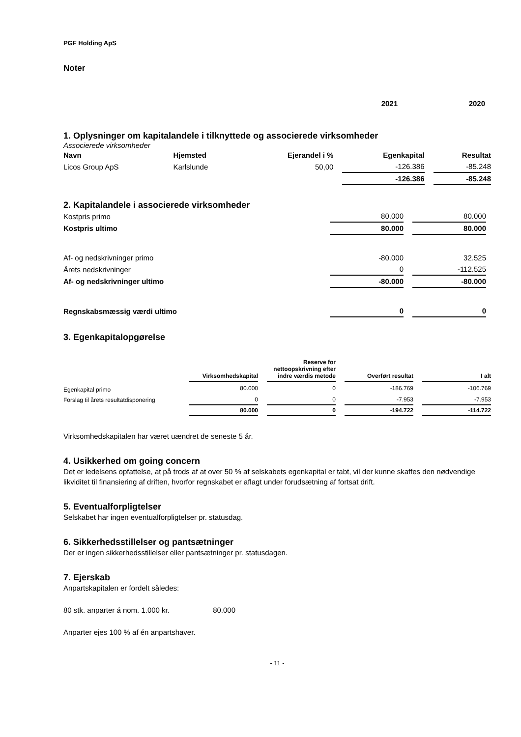PGF Holding ApS
Noter
| | 2021 | | 2020 |
1. Oplysninger om kapitalandele i tilknyttede og associerede virksomheder
Associerede virksomheder
| Navn | Hjemsted | Ejerandel i % | | Egenkapital | | Resultat |
| --- | --- | --- | --- | --- | --- | --- |
| Licos Group ApS | Karlslunde | 50,00 | | -126.386 | | -85.248 |
| | | | | -126.386 | | -85.248 |
2. Kapitalandele i associerede virksomheder
| Kostpris primo | 80.000 | | 80.000 | |
| Kostpris ultimo | 80.000 | | 80.000 | |
| Af- og nedskrivninger primo | -80.000 | | 32.525 | |
| Årets nedskrivninger | 0 | | -112.525 | |
| Af- og nedskrivninger ultimo | -80.000 | | -80.000 | |
| Regnskabsmæssig værdi ultimo | 0 | | 0 | |
3. Egenkapitalopgørelse
| | Virksomhedskapital | | Reserve for nettoopskrivning efter indre værdis metode | | Overført resultat | | I alt |
| --- | --- | --- | --- | --- | --- | --- | --- |
| Egenkapital primo | 80.000 | | 0 | | -186.769 | | -106.769 |
| Forslag til årets resultatdisponering | 0 | | 0 | | -7.953 | | -7.953 |
| | 80.000 | | 0 | | -194.722 | | -114.722 |
Virksomhedskapitalen har været uændret de seneste 5 år.
4. Usikkerhed om going concern
Det er ledelsens opfattelse, at på trods af at over 50 % af selskabets egenkapital er tabt, vil der kunne skaffes den nødvendige likviditet til finansiering af driften, hvorfor regnskabet er aflagt under forudsætning af fortsat drift.
5. Eventualforpligtelser
Selskabet har ingen eventualforpligtelser pr. statusdag.
6. Sikkerhedsstillelser og pantsætninger
Der er ingen sikkerhedsstillelser eller pantsætninger pr. statusdagen.
7. Ejerskab
Anpartskapitalen er fordelt således:
80 stk. anparter á nom. 1.000 kr. 80.000
Anparter ejes 100 % af én anpartshaver.
- 11 -